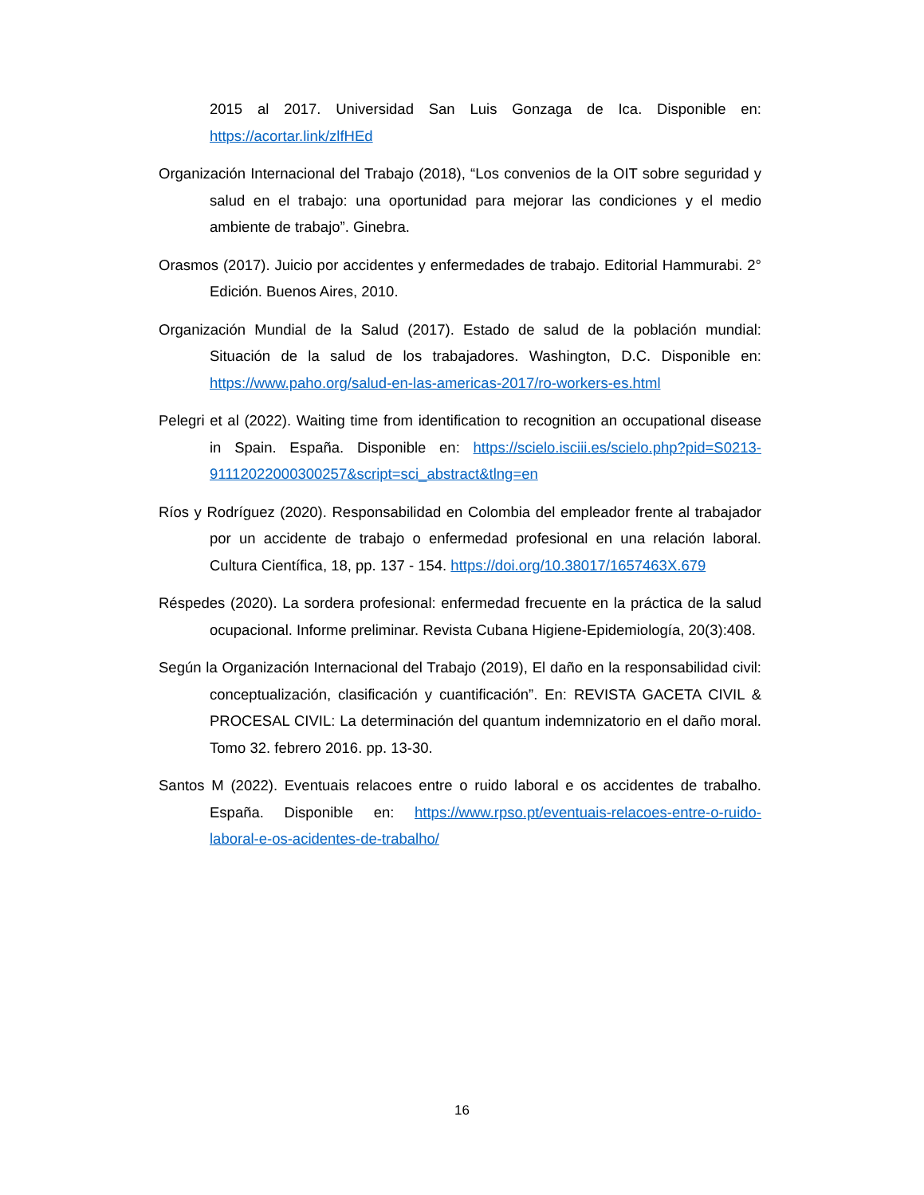2015 al 2017. Universidad San Luis Gonzaga de Ica. Disponible en: https://acortar.link/zlfHEd
Organización Internacional del Trabajo (2018), “Los convenios de la OIT sobre seguridad y salud en el trabajo: una oportunidad para mejorar las condiciones y el medio ambiente de trabajo”. Ginebra.
Orasmos (2017). Juicio por accidentes y enfermedades de trabajo. Editorial Hammurabi. 2° Edición. Buenos Aires, 2010.
Organización Mundial de la Salud (2017). Estado de salud de la población mundial: Situación de la salud de los trabajadores. Washington, D.C. Disponible en: https://www.paho.org/salud-en-las-americas-2017/ro-workers-es.html
Pelegri et al (2022). Waiting time from identification to recognition an occupational disease in Spain. España. Disponible en: https://scielo.isciii.es/scielo.php?pid=S0213-91112022000300257&script=sci_abstract&tlng=en
Ríos y Rodríguez (2020). Responsabilidad en Colombia del empleador frente al trabajador por un accidente de trabajo o enfermedad profesional en una relación laboral. Cultura Científica, 18, pp. 137 - 154. https://doi.org/10.38017/1657463X.679
Réspedes (2020). La sordera profesional: enfermedad frecuente en la práctica de la salud ocupacional. Informe preliminar. Revista Cubana Higiene-Epidemiología, 20(3):408.
Según la Organización Internacional del Trabajo (2019), El daño en la responsabilidad civil: conceptualización, clasificación y cuantificación”. En: REVISTA GACETA CIVIL & PROCESAL CIVIL: La determinación del quantum indemnizatorio en el daño moral. Tomo 32. febrero 2016. pp. 13-30.
Santos M (2022). Eventuais relacoes entre o ruido laboral e os accidentes de trabalho. España. Disponible en: https://www.rpso.pt/eventuais-relacoes-entre-o-ruido-laboral-e-os-acidentes-de-trabalho/
16